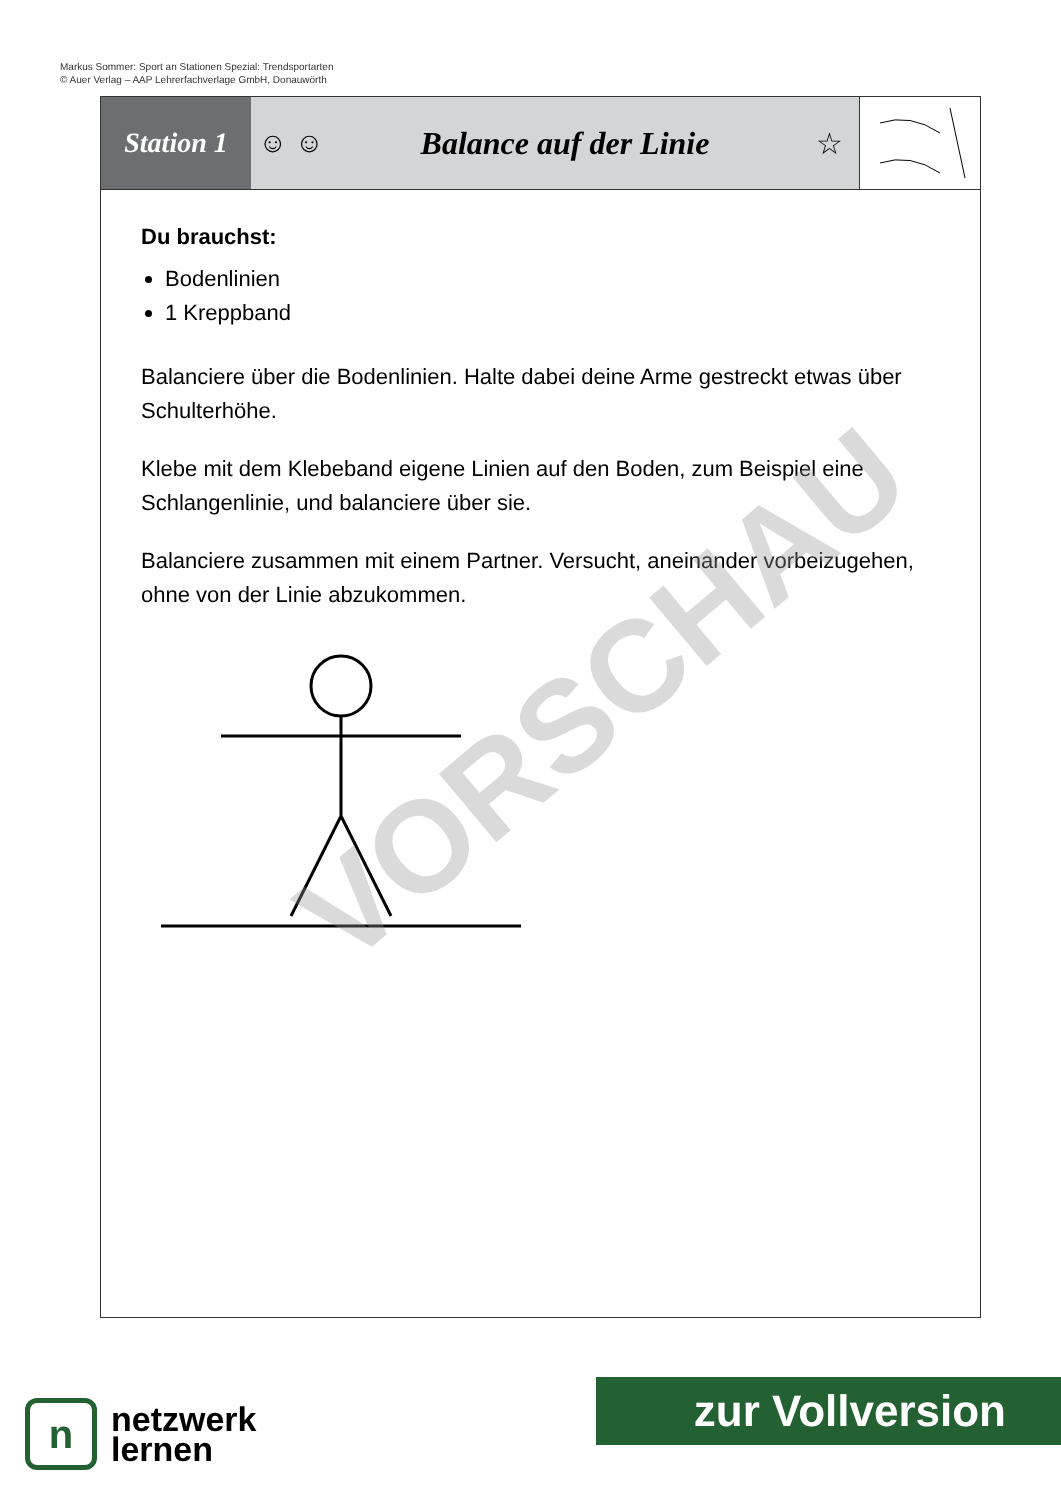Markus Sommer: Sport an Stationen Spezial: Trendsportarten
© Auer Verlag – AAP Lehrerfachverlage GmbH, Donauwörth
Station 1
☺ ☺ Balance auf der Linie ☆
Du brauchst:
Bodenlinien
1 Kreppband
Balanciere über die Bodenlinien. Halte dabei deine Arme gestreckt etwas über Schulterhöhe.
Klebe mit dem Klebeband eigene Linien auf den Boden, zum Beispiel eine Schlangenlinie, und balanciere über sie.
Balanciere zusammen mit einem Partner. Versucht, aneinander vorbeizugehen, ohne von der Linie abzukommen.
VORSCHAU
n
netzwerk
lernen
zur Vollversion